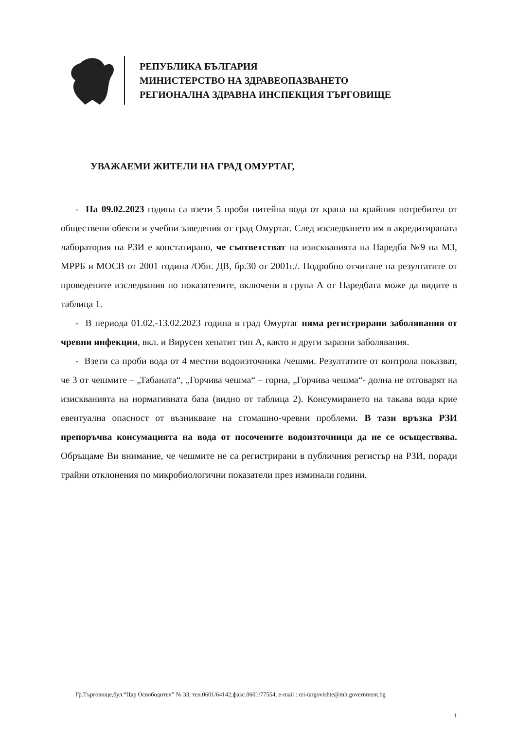РЕПУБЛИКА БЪЛГАРИЯ
МИНИСТЕРСТВО НА ЗДРАВЕОПАЗВАНЕТО
РЕГИОНАЛНА ЗДРАВНА ИНСПЕКЦИЯ ТЪРГОВИЩЕ
УВАЖАЕМИ ЖИТЕЛИ НА ГРАД ОМУРТАГ,
- На 09.02.2023 година са взети 5 проби питейна вода от крана на крайния потребител от обществени обекти и учебни заведения от град Омуртаг. След изследването им в акредитираната лаборатория на РЗИ е констатирано, че съответстват на изискванията на Наредба №9 на МЗ, МРРБ и МОСВ от 2001 година /Обн. ДВ, бр.30 от 2001г./. Подробно отчитане на резултатите от проведените изследвания по показателите, включени в група А от Наредбата може да видите в таблица 1.
- В периода 01.02.-13.02.2023 година в град Омуртаг няма регистрирани заболявания от чревни инфекции, вкл. и Вирусен хепатит тип А, както и други заразни заболявания.
- Взети са проби вода от 4 местни водоизточника /чешми. Резултатите от контрола показват, че 3 от чешмите – „Табаната“, „Горчива чешма“ – горна, „Горчива чешма“- долна не отговарят на изискванията на нормативната база (видно от таблица 2). Консумирането на такава вода крие евентуална опасност от възникване на стомашно-чревни проблеми. В тази връзка РЗИ препоръчва консумацията на вода от посочените водоизточници да не се осъществява. Обръщаме Ви внимание, че чешмите не са регистрирани в публичния регистър на РЗИ, поради трайни отклонения по микробиологични показатели през изминали години.
Гр.Търговище,бул.“Цар Освободител” № 33, тел.0601/64142,факс.0601/77554, e-mail : rzi-targovishte@mh.government.bg
1